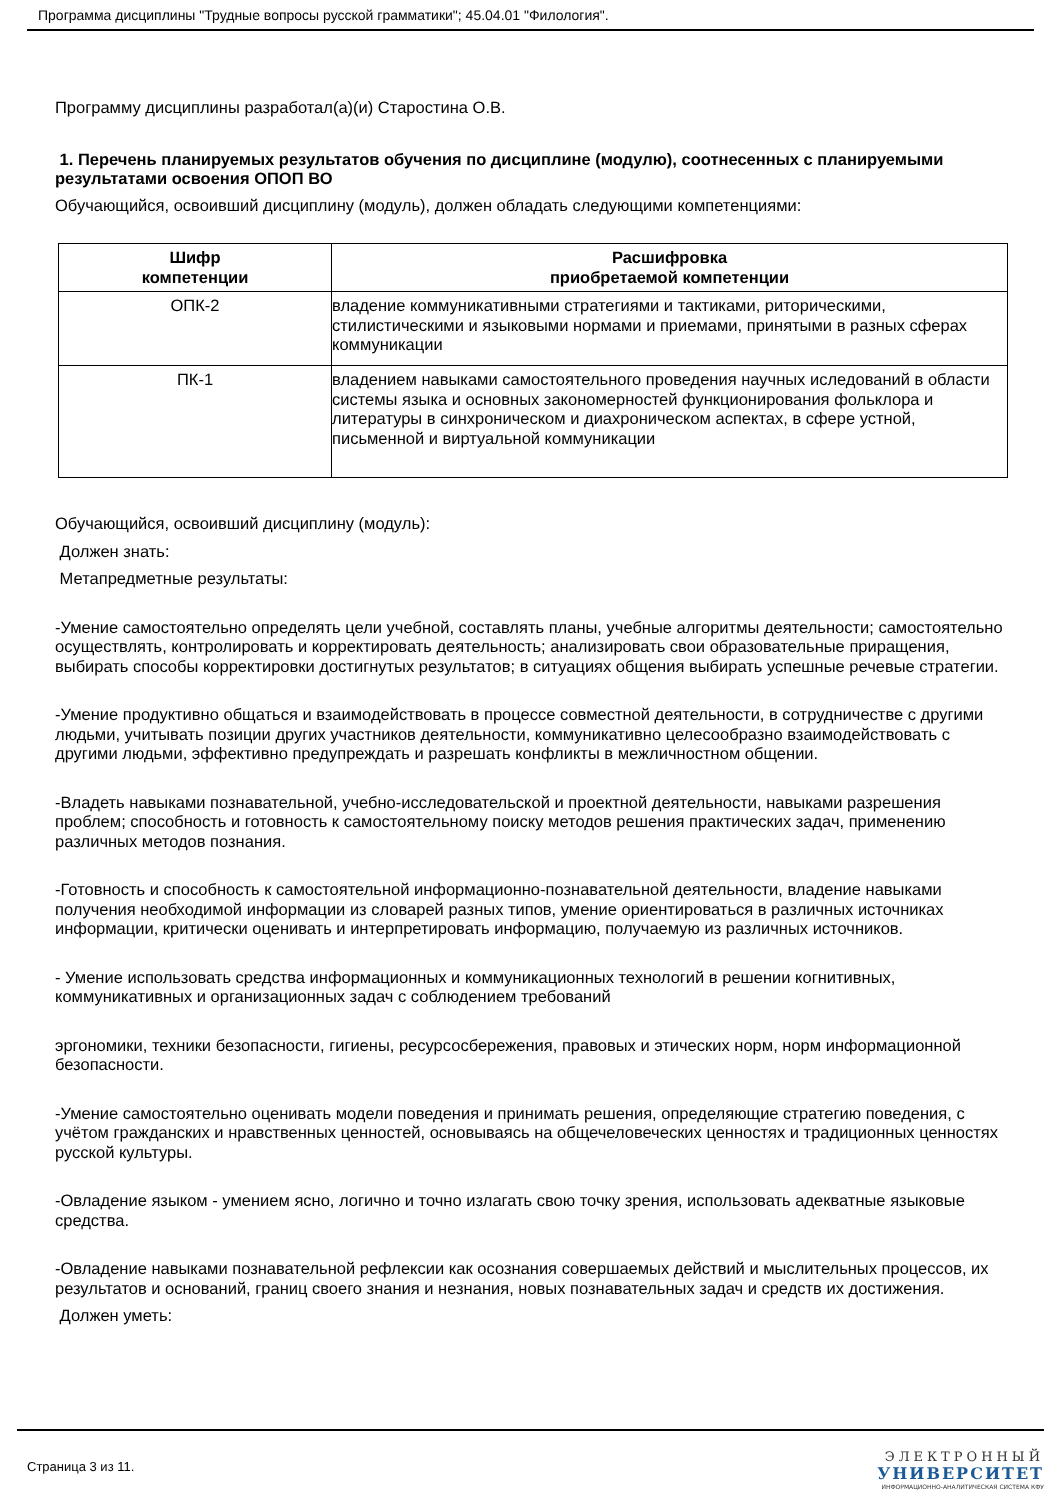Программа дисциплины "Трудные вопросы русской грамматики"; 45.04.01 "Филология".
Программу дисциплины разработал(а)(и) Старостина О.В.
1. Перечень планируемых результатов обучения по дисциплине (модулю), соотнесенных с планируемыми результатами освоения ОПОП ВО
Обучающийся, освоивший дисциплину (модуль), должен обладать следующими компетенциями:
| Шифр компетенции | Расшифровка приобретаемой компетенции |
| --- | --- |
| ОПК-2 | владение коммуникативными стратегиями и тактиками, риторическими, стилистическими и языковыми нормами и приемами, принятыми в разных сферах коммуникации |
| ПК-1 | владением навыками самостоятельного проведения научных иследований в области системы языка и основных закономерностей функционирования фольклора и литературы в синхроническом и диахроническом аспектах, в сфере устной, письменной и виртуальной коммуникации |
Обучающийся, освоивший дисциплину (модуль):
Должен знать:
Метапредметные результаты:
-Умение самостоятельно определять цели учебной, составлять планы, учебные алгоритмы деятельности; самостоятельно осуществлять, контролировать и корректировать деятельность; анализировать свои образовательные приращения, выбирать способы корректировки достигнутых результатов; в ситуациях общения выбирать успешные речевые стратегии.
-Умение продуктивно общаться и взаимодействовать в процессе совместной деятельности, в сотрудничестве с другими людьми, учитывать позиции других участников деятельности, коммуникативно целесообразно взаимодействовать с другими людьми, эффективно предупреждать и разрешать конфликты в межличностном общении.
-Владеть навыками познавательной, учебно-исследовательской и проектной деятельности, навыками разрешения проблем; способность и готовность к самостоятельному поиску методов решения практических задач, применению различных методов познания.
-Готовность и способность к самостоятельной информационно-познавательной деятельности, владение навыками получения необходимой информации из словарей разных типов, умение ориентироваться в различных источниках информации, критически оценивать и интерпретировать информацию, получаемую из различных источников.
- Умение использовать средства информационных и коммуникационных технологий в решении когнитивных, коммуникативных и организационных задач с соблюдением требований
эргономики, техники безопасности, гигиены, ресурсосбережения, правовых и этических норм, норм информационной безопасности.
-Умение самостоятельно оценивать модели поведения и принимать решения, определяющие стратегию поведения, с учётом гражданских и нравственных ценностей, основываясь на общечеловеческих ценностях и традиционных ценностях русской культуры.
-Овладение языком - умением ясно, логично и точно излагать свою точку зрения, использовать адекватные языковые средства.
-Овладение навыками познавательной рефлексии как осознания совершаемых действий и мыслительных процессов, их результатов и оснований, границ своего знания и незнания, новых познавательных задач и средств их достижения.
Должен уметь:
Страница 3 из 11.
ЭЛЕКТРОННЫЙ
УНИВЕРСИТЕТ
ИНФОРМАЦИОННО-АНАЛИТИЧЕСКАЯ СИСТЕМА КФУ